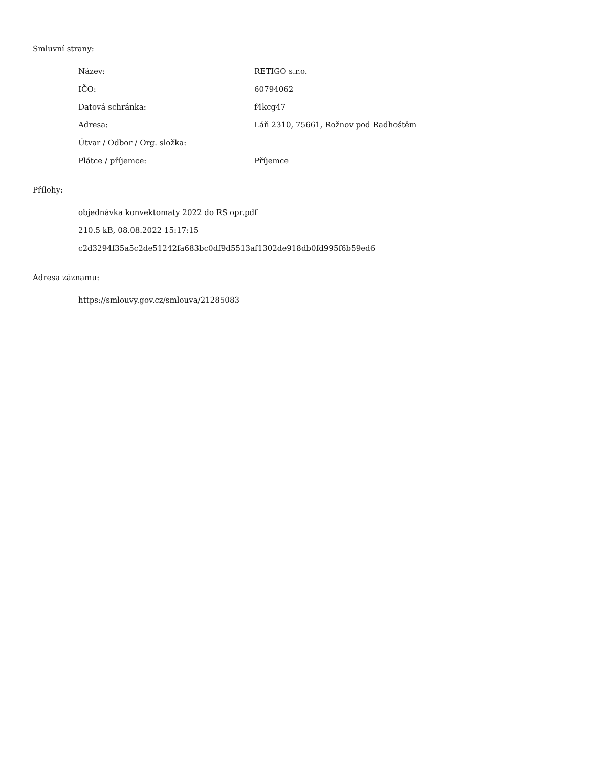Smluvní strany:
| Název: | RETIGO s.r.o. |
| IČO: | 60794062 |
| Datová schránka: | f4kcg47 |
| Adresa: | Láň 2310, 75661, Rožnov pod Radhoštěm |
| Útvar / Odbor / Org. složka: | |
| Plátce / příjemce: | Příjemce |
Přílohy:
objednávka konvektomaty 2022 do RS opr.pdf
210.5 kB, 08.08.2022 15:17:15
c2d3294f35a5c2de51242fa683bc0df9d5513af1302de918db0fd995f6b59ed6
Adresa záznamu:
https://smlouvy.gov.cz/smlouva/21285083